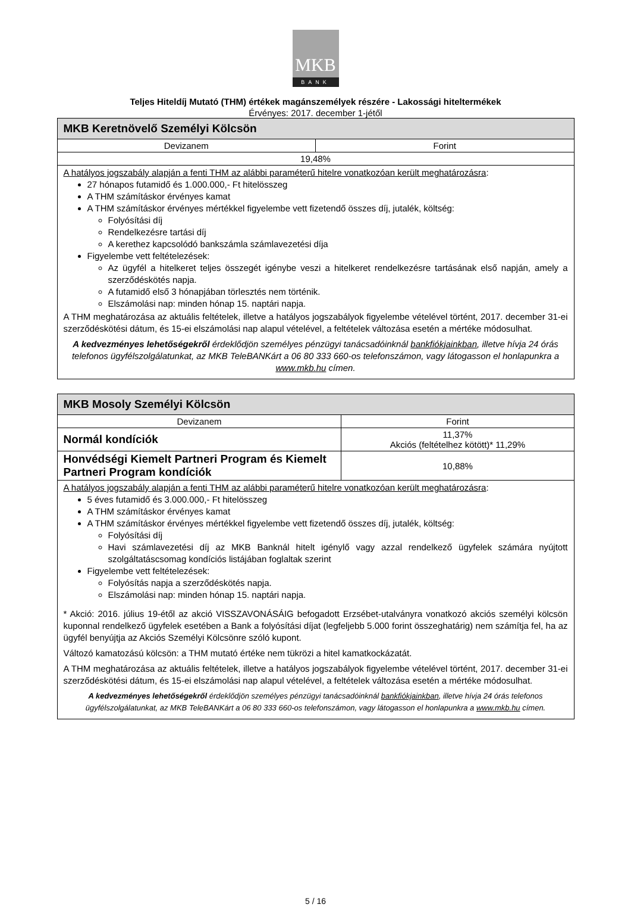MKB
BANK
Teljes Hiteldíj Mutató (THM) értékek magánszemélyek részére - Lakossági hiteltermékek
Érvényes: 2017. december 1-jétől
| MKB Keretnövelő Személyi Kölcsön | |
| --- | --- |
| Devizanem | Forint |
| 19,48% | |
| A hatályos jogszabály alapján a fenti THM az alábbi paraméterű hitelre vonatkozóan került meghatározásra : 27 hónapos futamidő és 1.000.000,- Ft hitelösszeg A THM számításkor érvényes kamat A THM számításkor érvényes mértékkel figyelembe vett fizetendő összes díj, jutalék, költség: Folyósítási díj Rendelkezésre tartási díj A kerethez kapcsolódó bankszámla számlavezetési díja Figyelembe vett feltételezések: Az ügyfél a hitelkeret teljes összegét igénybe veszi a hitelkeret rendelkezésre tartásának első napján, amely a szerződéskötés napja. A futamidő első 3 hónapjában törlesztés nem történik. Elszámolási nap: minden hónap 15. naptári napja. A THM meghatározása az aktuális feltételek, illetve a hatályos jogszabályok figyelembe vételével történt, 2017. december 31-ei szerződéskötési dátum, és 15-ei elszámolási nap alapul vételével, a feltételek változása esetén a mértéke módosulhat. A kedvezményes lehetőségekről érdeklődjön személyes pénzügyi tanácsadóinknál bankfiókjainkban , illetve hívja 24 órás telefonos ügyfélszolgálatunkat, az MKB TeleBANKárt a 06 80 333 660-os telefonszámon, vagy látogasson el honlapunkra a www.mkb.hu címen. | |
| MKB Mosoly Személyi Kölcsön | |
| --- | --- |
| Devizanem | Forint |
| Normál kondíciók | 11,37% Akciós (feltételhez kötött)* 11,29% |
| Honvédségi Kiemelt Partneri Program és Kiemelt Partneri Program kondíciók | 10,88% |
| A hatályos jogszabály alapján a fenti THM az alábbi paraméterű hitelre vonatkozóan került meghatározásra : 5 éves futamidő és 3.000.000,- Ft hitelösszeg A THM számításkor érvényes kamat A THM számításkor érvényes mértékkel figyelembe vett fizetendő összes díj, jutalék, költség: Folyósítási díj Havi számlavezetési díj az MKB Banknál hitelt igénylő vagy azzal rendelkező ügyfelek számára nyújtott szolgáltatáscsomag kondíciós listájában foglaltak szerint Figyelembe vett feltételezések: Folyósítás napja a szerződéskötés napja. Elszámolási nap: minden hónap 15. naptári napja. * Akció: 2016. július 19-étől az akció VISSZAVONÁSÁIG befogadott Erzsébet-utalványra vonatkozó akciós személyi kölcsön kuponnal rendelkező ügyfelek esetében a Bank a folyósítási díjat (legfeljebb 5.000 forint összeghatárig) nem számítja fel, ha az ügyfél benyújtja az Akciós Személyi Kölcsönre szóló kupont. Változó kamatozású kölcsön: a THM mutató értéke nem tükrözi a hitel kamatkockázatát. A THM meghatározása az aktuális feltételek, illetve a hatályos jogszabályok figyelembe vételével történt, 2017. december 31-ei szerződéskötési dátum, és 15-ei elszámolási nap alapul vételével, a feltételek változása esetén a mértéke módosulhat. A kedvezményes lehetőségekről érdeklődjön személyes pénzügyi tanácsadóinknál bankfiókjainkban , illetve hívja 24 órás telefonos ügyfélszolgálatunkat, az MKB TeleBANKárt a 06 80 333 660-os telefonszámon, vagy látogasson el honlapunkra a www.mkb.hu címen. | |
5 / 16